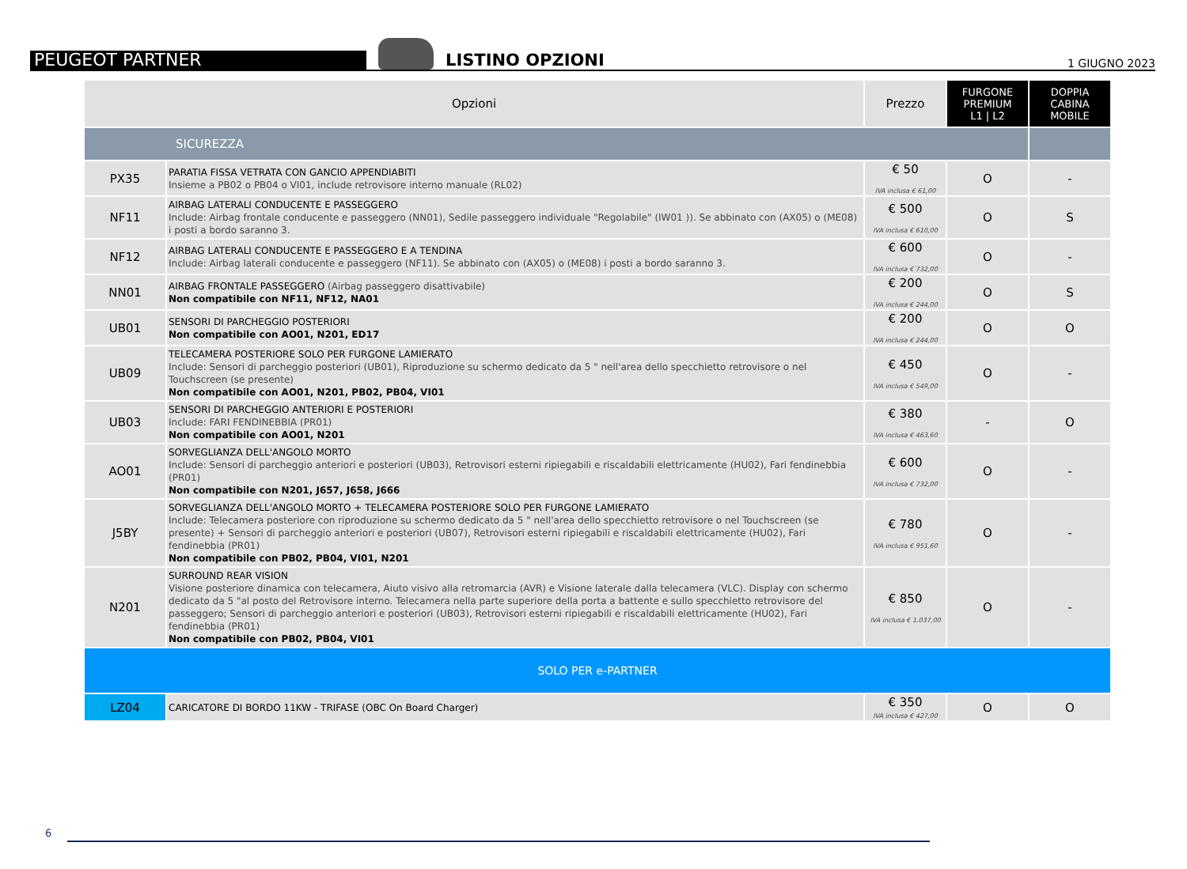PEUGEOT PARTNER
LISTINO OPZIONI
1 GIUGNO 2023
| Opzioni | | Prezzo | FURGONE PREMIUM L1 / L2 | DOPPIA CABINA MOBILE |
| --- | --- | --- | --- | --- |
| SICUREZZA | | | | |
| PX35 | PARATIA FISSA VETRATA CON GANCIO APPENDIABITI Insieme a PB02 o PB04 o VI01, include retrovisore interno manuale (RL02) | € 50 IVA inclusa € 61,00 | O | - |
| NF11 | AIRBAG LATERALI CONDUCENTE E PASSEGGERO Include: Airbag frontale conducente e passeggero (NN01), Sedile passeggero individuale "Regolabile" (IW01 )). Se abbinato con (AX05) o (ME08) i posti a bordo saranno 3. | € 500 IVA inclusa € 610,00 | O | S |
| NF12 | AIRBAG LATERALI CONDUCENTE E PASSEGGERO E A TENDINA Include: Airbag laterali conducente e passeggero (NF11). Se abbinato con (AX05) o (ME08) i posti a bordo saranno 3. | € 600 IVA inclusa € 732,00 | O | - |
| NN01 | AIRBAG FRONTALE PASSEGGERO (Airbag passeggero disattivabile) Non compatibile con NF11, NF12, NA01 | € 200 IVA inclusa € 244,00 | O | S |
| UB01 | SENSORI DI PARCHEGGIO POSTERIORI Non compatibile con AO01, N201, ED17 | € 200 IVA inclusa € 244,00 | O | O |
| UB09 | TELECAMERA POSTERIORE SOLO PER FURGONE LAMIERATO Include: Sensori di parcheggio posteriori (UB01), Riproduzione su schermo dedicato da 5 " nell'area dello specchietto retrovisore o nel Touchscreen (se presente) Non compatibile con AO01, N201, PB02, PB04, VI01 | € 450 IVA inclusa € 549,00 | O | - |
| UB03 | SENSORI DI PARCHEGGIO ANTERIORI E POSTERIORI Include: FARI FENDINEBBIA (PR01) Non compatibile con AO01, N201 | € 380 IVA inclusa € 463,60 | - | O |
| AO01 | SORVEGLIANZA DELL'ANGOLO MORTO Include: Sensori di parcheggio anteriori e posteriori (UB03), Retrovisori esterni ripiegabili e riscaldabili elettricamente (HU02), Fari fendinebbia (PR01) Non compatibile con N201, J657, J658, J666 | € 600 IVA inclusa € 732,00 | O | - |
| J5BY | SORVEGLIANZA DELL'ANGOLO MORTO + TELECAMERA POSTERIORE SOLO PER FURGONE LAMIERATO Include: Telecamera posteriore con riproduzione su schermo dedicato da 5 " nell'area dello specchietto retrovisore o nel Touchscreen (se presente) + Sensori di parcheggio anteriori e posteriori (UB07), Retrovisori esterni ripiegabili e riscaldabili elettricamente (HU02), Fari fendinebbia (PR01) Non compatibile con PB02, PB04, VI01, N201 | € 780 IVA inclusa € 951,60 | O | - |
| N201 | SURROUND REAR VISION Visione posteriore dinamica con telecamera, Aiuto visivo alla retromarcia (AVR) e Visione laterale dalla telecamera (VLC). Display con schermo dedicato da 5 "al posto del Retrovisore interno. Telecamera nella parte superiore della porta a battente e sullo specchietto retrovisore del passeggero; Sensori di parcheggio anteriori e posteriori (UB03), Retrovisori esterni ripiegabili e riscaldabili elettricamente (HU02), Fari fendinebbia (PR01) Non compatibile con PB02, PB04, VI01 | € 850 IVA inclusa € 1.037,00 | O | - |
| SOLO PER e-PARTNER | | | | |
| LZ04 | CARICATORE DI BORDO 11KW - TRIFASE (OBC On Board Charger) | € 350 IVA inclusa € 427,00 | O | O |
6